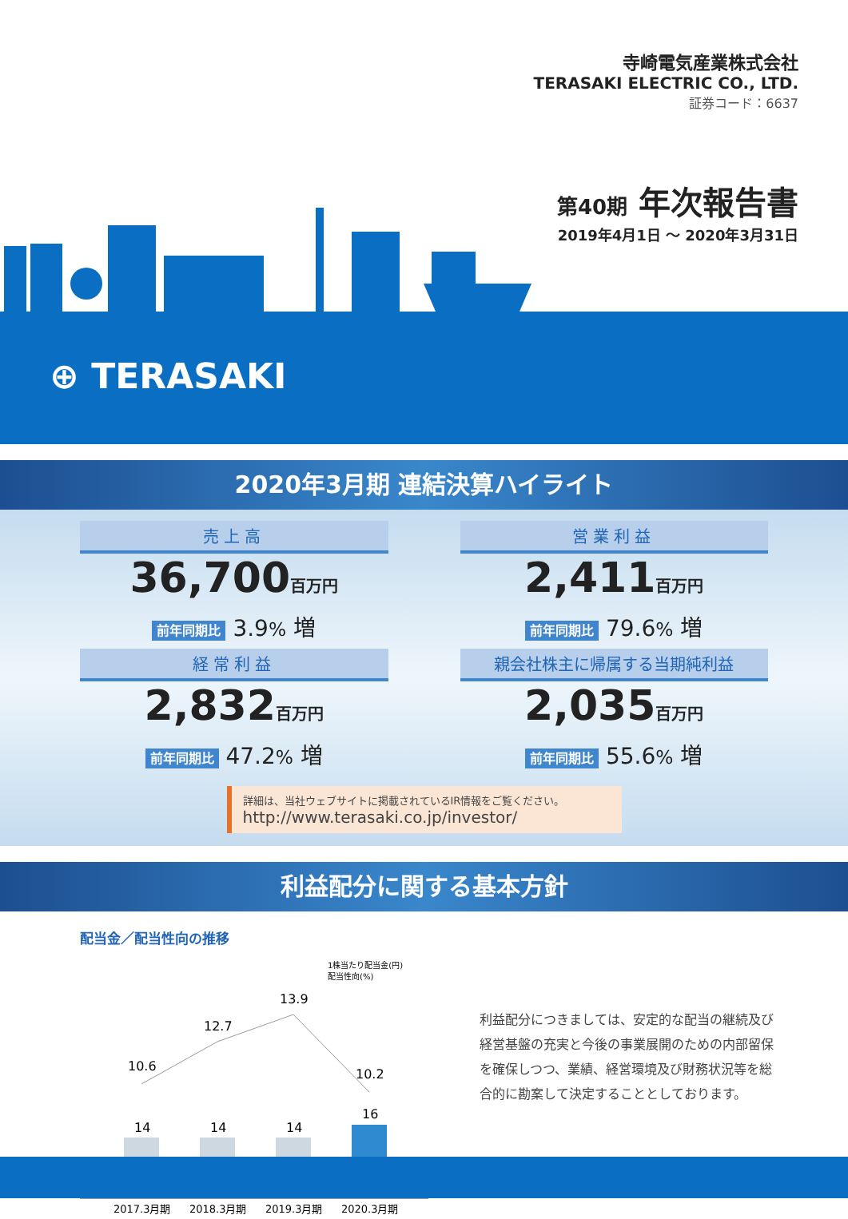寺崎電気産業株式会社
TERASAKI ELECTRIC CO., LTD.
証券コード：6637
第40期 年次報告書
2019年4月1日 ～ 2020年3月31日
⊕ TERASAKI
2020年3月期 連結決算ハイライト
売上高
36,700百万円
前年同期比 3.9% 増
営業利益
2,411百万円
前年同期比 79.6% 増
経常利益
2,832百万円
前年同期比 47.2% 増
親会社株主に帰属する当期純利益
2,035百万円
前年同期比 55.6% 増
詳細は、当社ウェブサイトに掲載されているIR情報をご覧ください。
http://www.terasaki.co.jp/investor/
利益配分に関する基本方針
配当金／配当性向の推移
1株当たり配当金(円)
配当性向(%)
10.6
12.7
13.9
10.2
14
14
14
16
2017.3月期
2018.3月期
2019.3月期
2020.3月期
利益配分につきましては、安定的な配当の継続及び経営基盤の充実と今後の事業展開のための内部留保を確保しつつ、業績、経営環境及び財務状況等を総合的に勘案して決定することとしております。